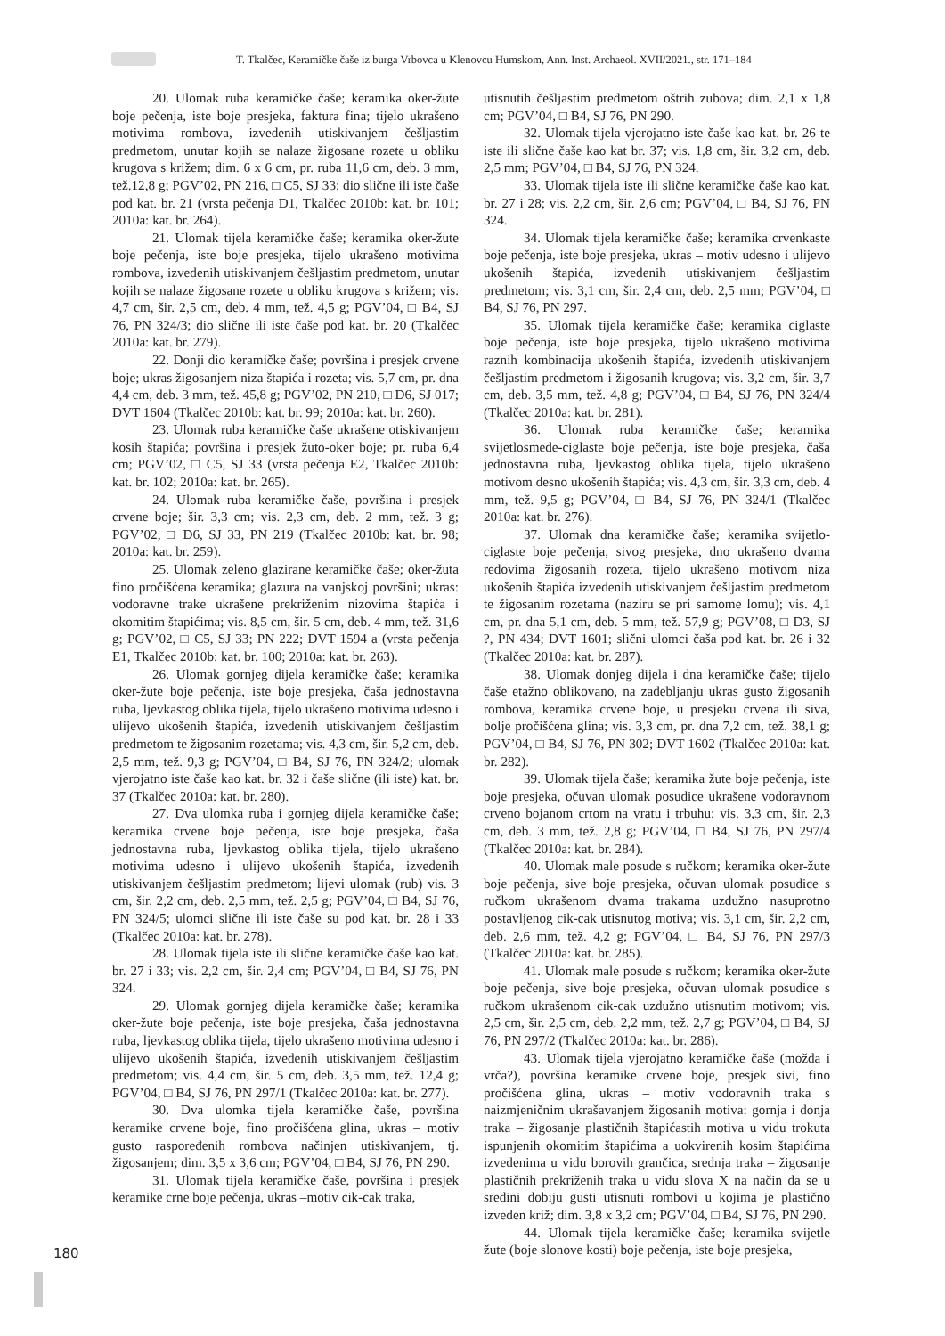T. Tkalčec, Keramičke čaše iz burga Vrbovca u Klenovcu Humskom, Ann. Inst. Archaeol. XVII/2021., str. 171–184
20. Ulomak ruba keramičke čaše; keramika oker-žute boje pečenja, iste boje presjeka, faktura fina; tijelo ukrašeno motivima rombova, izvedenih utiskivanjem češljastim predmetom, unutar kojih se nalaze žigosane rozete u obliku krugova s križem; dim. 6 x 6 cm, pr. ruba 11,6 cm, deb. 3 mm, tež.12,8 g; PGV’02, PN 216, □ C5, SJ 33; dio slične ili iste čaše pod kat. br. 21 (vrsta pečenja D1, Tkalčec 2010b: kat. br. 101; 2010a: kat. br. 264).
21. Ulomak tijela keramičke čaše; keramika oker-žute boje pečenja, iste boje presjeka, tijelo ukrašeno motivima rombova, izvedenih utiskivanjem češljastim predmetom, unutar kojih se nalaze žigosane rozete u obliku krugova s križem; vis. 4,7 cm, šir. 2,5 cm, deb. 4 mm, tež. 4,5 g; PGV’04, □ B4, SJ 76, PN 324/3; dio slične ili iste čaše pod kat. br. 20 (Tkalčec 2010a: kat. br. 279).
22. Donji dio keramičke čaše; površina i presjek crvene boje; ukras žigosanjem niza štapića i rozeta; vis. 5,7 cm, pr. dna 4,4 cm, deb. 3 mm, tež. 45,8 g; PGV’02, PN 210, □ D6, SJ 017; DVT 1604 (Tkalčec 2010b: kat. br. 99; 2010a: kat. br. 260).
23. Ulomak ruba keramičke čaše ukrašene otiskivanjem kosih štapića; površina i presjek žuto-oker boje; pr. ruba 6,4 cm; PGV’02, □ C5, SJ 33 (vrsta pečenja E2, Tkalčec 2010b: kat. br. 102; 2010a: kat. br. 265).
24. Ulomak ruba keramičke čaše, površina i presjek crvene boje; šir. 3,3 cm; vis. 2,3 cm, deb. 2 mm, tež. 3 g; PGV’02, □ D6, SJ 33, PN 219 (Tkalčec 2010b: kat. br. 98; 2010a: kat. br. 259).
25. Ulomak zeleno glazirane keramičke čaše; oker-žuta fino pročišćena keramika; glazura na vanjskoj površini; ukras: vodoravne trake ukrašene prekriženim nizovima štapića i okomitim štapićima; vis. 8,5 cm, šir. 5 cm, deb. 4 mm, tež. 31,6 g; PGV’02, □ C5, SJ 33; PN 222; DVT 1594 a (vrsta pečenja E1, Tkalčec 2010b: kat. br. 100; 2010a: kat. br. 263).
26. Ulomak gornjeg dijela keramičke čaše; keramika oker-žute boje pečenja, iste boje presjeka, čaša jednostavna ruba, ljevkastog oblika tijela, tijelo ukrašeno motivima udesno i ulijevo ukošenih štapića, izvedenih utiskivanjem češljastim predmetom te žigosanim rozetama; vis. 4,3 cm, šir. 5,2 cm, deb. 2,5 mm, tež. 9,3 g; PGV’04, □ B4, SJ 76, PN 324/2; ulomak vjerojatno iste čaše kao kat. br. 32 i čaše slične (ili iste) kat. br. 37 (Tkalčec 2010a: kat. br. 280).
27. Dva ulomka ruba i gornjeg dijela keramičke čaše; keramika crvene boje pečenja, iste boje presjeka, čaša jednostavna ruba, ljevkastog oblika tijela, tijelo ukrašeno motivima udesno i ulijevo ukošenih štapića, izvedenih utiskivanjem češljastim predmetom; lijevi ulomak (rub) vis. 3 cm, šir. 2,2 cm, deb. 2,5 mm, tež. 2,5 g; PGV’04, □ B4, SJ 76, PN 324/5; ulomci slične ili iste čaše su pod kat. br. 28 i 33 (Tkalčec 2010a: kat. br. 278).
28. Ulomak tijela iste ili slične keramičke čaše kao kat. br. 27 i 33; vis. 2,2 cm, šir. 2,4 cm; PGV’04, □ B4, SJ 76, PN 324.
29. Ulomak gornjeg dijela keramičke čaše; keramika oker-žute boje pečenja, iste boje presjeka, čaša jednostavna ruba, ljevkastog oblika tijela, tijelo ukrašeno motivima udesno i ulijevo ukošenih štapića, izvedenih utiskivanjem češljastim predmetom; vis. 4,4 cm, šir. 5 cm, deb. 3,5 mm, tež. 12,4 g; PGV’04, □ B4, SJ 76, PN 297/1 (Tkalčec 2010a: kat. br. 277).
30. Dva ulomka tijela keramičke čaše, površina keramike crvene boje, fino pročišćena glina, ukras – motiv gusto raspoređenih rombova načinjen utiskivanjem, tj. žigosanjem; dim. 3,5 x 3,6 cm; PGV’04, □ B4, SJ 76, PN 290.
31. Ulomak tijela keramičke čaše, površina i presjek keramike crne boje pečenja, ukras –motiv cik-cak traka,
utisnutih češljastim predmetom oštrih zubova; dim. 2,1 x 1,8 cm; PGV’04, □ B4, SJ 76, PN 290.
32. Ulomak tijela vjerojatno iste čaše kao kat. br. 26 te iste ili slične čaše kao kat br. 37; vis. 1,8 cm, šir. 3,2 cm, deb. 2,5 mm; PGV’04, □ B4, SJ 76, PN 324.
33. Ulomak tijela iste ili slične keramičke čaše kao kat. br. 27 i 28; vis. 2,2 cm, šir. 2,6 cm; PGV’04, □ B4, SJ 76, PN 324.
34. Ulomak tijela keramičke čaše; keramika crvenkaste boje pečenja, iste boje presjeka, ukras – motiv udesno i ulijevo ukošenih štapića, izvedenih utiskivanjem češljastim predmetom; vis. 3,1 cm, šir. 2,4 cm, deb. 2,5 mm; PGV’04, □ B4, SJ 76, PN 297.
35. Ulomak tijela keramičke čaše; keramika ciglaste boje pečenja, iste boje presjeka, tijelo ukrašeno motivima raznih kombinacija ukošenih štapića, izvedenih utiskivanjem češljastim predmetom i žigosanih krugova; vis. 3,2 cm, šir. 3,7 cm, deb. 3,5 mm, tež. 4,8 g; PGV’04, □ B4, SJ 76, PN 324/4 (Tkalčec 2010a: kat. br. 281).
36. Ulomak ruba keramičke čaše; keramika svijetlosmeđe-ciglaste boje pečenja, iste boje presjeka, čaša jednostavna ruba, ljevkastog oblika tijela, tijelo ukrašeno motivom desno ukošenih štapića; vis. 4,3 cm, šir. 3,3 cm, deb. 4 mm, tež. 9,5 g; PGV’04, □ B4, SJ 76, PN 324/1 (Tkalčec 2010a: kat. br. 276).
37. Ulomak dna keramičke čaše; keramika svijetlo-ciglaste boje pečenja, sivog presjeka, dno ukrašeno dvama redovima žigosanih rozeta, tijelo ukrašeno motivom niza ukošenih štapića izvedenih utiskivanjem češljastim predmetom te žigosanim rozetama (naziru se pri samome lomu); vis. 4,1 cm, pr. dna 5,1 cm, deb. 5 mm, tež. 57,9 g; PGV’08, □ D3, SJ ?, PN 434; DVT 1601; slični ulomci čaša pod kat. br. 26 i 32 (Tkalčec 2010a: kat. br. 287).
38. Ulomak donjeg dijela i dna keramičke čaše; tijelo čaše etažno oblikovano, na zadebljanju ukras gusto žigosanih rombova, keramika crvene boje, u presjeku crvena ili siva, bolje pročišćena glina; vis. 3,3 cm, pr. dna 7,2 cm, tež. 38,1 g; PGV’04, □ B4, SJ 76, PN 302; DVT 1602 (Tkalčec 2010a: kat. br. 282).
39. Ulomak tijela čaše; keramika žute boje pečenja, iste boje presjeka, očuvan ulomak posudice ukrašene vodoravnom crveno bojanom crtom na vratu i trbuhu; vis. 3,3 cm, šir. 2,3 cm, deb. 3 mm, tež. 2,8 g; PGV’04, □ B4, SJ 76, PN 297/4 (Tkalčec 2010a: kat. br. 284).
40. Ulomak male posude s ručkom; keramika oker-žute boje pečenja, sive boje presjeka, očuvan ulomak posudice s ručkom ukrašenom dvama trakama uzdužno nasuprotno postavljenog cik-cak utisnutog motiva; vis. 3,1 cm, šir. 2,2 cm, deb. 2,6 mm, tež. 4,2 g; PGV’04, □ B4, SJ 76, PN 297/3 (Tkalčec 2010a: kat. br. 285).
41. Ulomak male posude s ručkom; keramika oker-žute boje pečenja, sive boje presjeka, očuvan ulomak posudice s ručkom ukrašenom cik-cak uzdužno utisnutim motivom; vis. 2,5 cm, šir. 2,5 cm, deb. 2,2 mm, tež. 2,7 g; PGV’04, □ B4, SJ 76, PN 297/2 (Tkalčec 2010a: kat. br. 286).
43. Ulomak tijela vjerojatno keramičke čaše (možda i vrča?), površina keramike crvene boje, presjek sivi, fino pročišćena glina, ukras – motiv vodoravnih traka s naizmjeničnim ukrašavanjem žigosanih motiva: gornja i donja traka – žigosanje plastičnih štapićastih motiva u vidu trokuta ispunjenih okomitim štapićima a uokvirenih kosim štapićima izvedenima u vidu borovih grančica, srednja traka – žigosanje plastičnih prekriženih traka u vidu slova X na način da se u sredini dobiju gusti utisnuti rombovi u kojima je plastično izveden križ; dim. 3,8 x 3,2 cm; PGV’04, □ B4, SJ 76, PN 290.
44. Ulomak tijela keramičke čaše; keramika svijetle žute (boje slonove kosti) boje pečenja, iste boje presjeka,
180